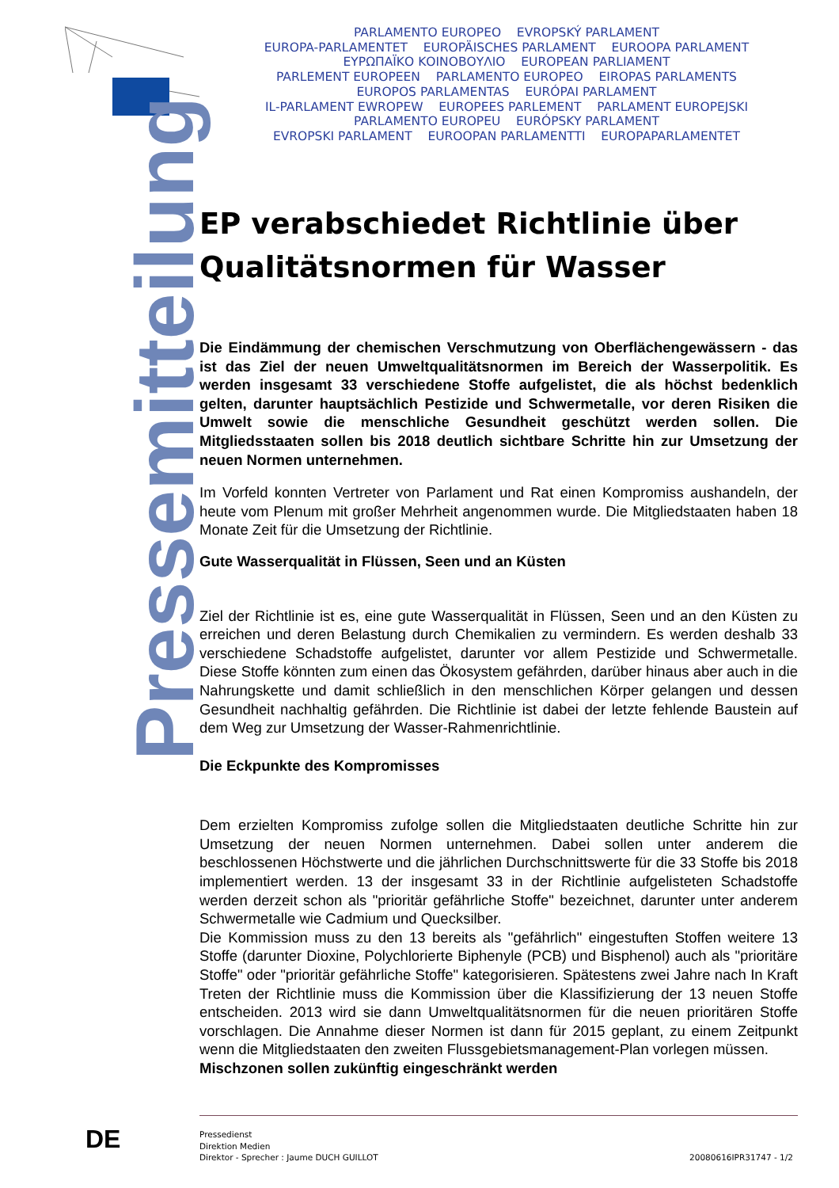PARLAMENTO EUROPEO EVROPSKÝ PARLAMENT
EUROPA-PARLAMENTET EUROPÄISCHES PARLAMENT EUROOPA PARLAMENT
ΕΥΡΩΠΑΪΚΟ ΚΟΙΝΟΒΟΥΛΙΟ EUROPEAN PARLIAMENT
PARLEMENT EUROPEEN PARLAMENTO EUROPEO EIROPAS PARLAMENTS
EUROPOS PARLAMENTAS EURÓPAI PARLAMENT
IL-PARLAMENT EWROPEW EUROPEES PARLEMENT PARLAMENT EUROPEJSKI
PARLAMENTO EUROPEU EURÓPSKY PARLAMENT
EVROPSKI PARLAMENT EUROOPAN PARLAMENTTI EUROPAPARLAMENTET
Pressemitteilung
EP verabschiedet Richtlinie über Qualitätsnormen für Wasser
Die Eindämmung der chemischen Verschmutzung von Oberflächengewässern - das ist das Ziel der neuen Umweltqualitätsnormen im Bereich der Wasserpolitik. Es werden insgesamt 33 verschiedene Stoffe aufgelistet, die als höchst bedenklich gelten, darunter hauptsächlich Pestizide und Schwermetalle, vor deren Risiken die Umwelt sowie die menschliche Gesundheit geschützt werden sollen. Die Mitgliedsstaaten sollen bis 2018 deutlich sichtbare Schritte hin zur Umsetzung der neuen Normen unternehmen.
Im Vorfeld konnten Vertreter von Parlament und Rat einen Kompromiss aushandeln, der heute vom Plenum mit großer Mehrheit angenommen wurde. Die Mitgliedstaaten haben 18 Monate Zeit für die Umsetzung der Richtlinie.
Gute Wasserqualität in Flüssen, Seen und an Küsten
Ziel der Richtlinie ist es, eine gute Wasserqualität in Flüssen, Seen und an den Küsten zu erreichen und deren Belastung durch Chemikalien zu vermindern. Es werden deshalb 33 verschiedene Schadstoffe aufgelistet, darunter vor allem Pestizide und Schwermetalle. Diese Stoffe könnten zum einen das Ökosystem gefährden, darüber hinaus aber auch in die Nahrungskette und damit schließlich in den menschlichen Körper gelangen und dessen Gesundheit nachhaltig gefährden. Die Richtlinie ist dabei der letzte fehlende Baustein auf dem Weg zur Umsetzung der Wasser-Rahmenrichtlinie.
Die Eckpunkte des Kompromisses
Dem erzielten Kompromiss zufolge sollen die Mitgliedstaaten deutliche Schritte hin zur Umsetzung der neuen Normen unternehmen. Dabei sollen unter anderem die beschlossenen Höchstwerte und die jährlichen Durchschnittswerte für die 33 Stoffe bis 2018 implementiert werden. 13 der insgesamt 33 in der Richtlinie aufgelisteten Schadstoffe werden derzeit schon als "prioritär gefährliche Stoffe" bezeichnet, darunter unter anderem Schwermetalle wie Cadmium und Quecksilber.
Die Kommission muss zu den 13 bereits als "gefährlich" eingestuften Stoffen weitere 13 Stoffe (darunter Dioxine, Polychlorierte Biphenyle (PCB) und Bisphenol) auch als "prioritäre Stoffe" oder "prioritär gefährliche Stoffe" kategorisieren. Spätestens zwei Jahre nach In Kraft Treten der Richtlinie muss die Kommission über die Klassifizierung der 13 neuen Stoffe entscheiden. 2013 wird sie dann Umweltqualitätsnormen für die neuen prioritären Stoffe vorschlagen. Die Annahme dieser Normen ist dann für 2015 geplant, zu einem Zeitpunkt wenn die Mitgliedstaaten den zweiten Flussgebietsmanagement-Plan vorlegen müssen.
Mischzonen sollen zukünftig eingeschränkt werden
DE
Pressedienst
Direktion Medien
Direktor - Sprecher : Jaume DUCH GUILLOT 20080616IPR31747 - 1/2